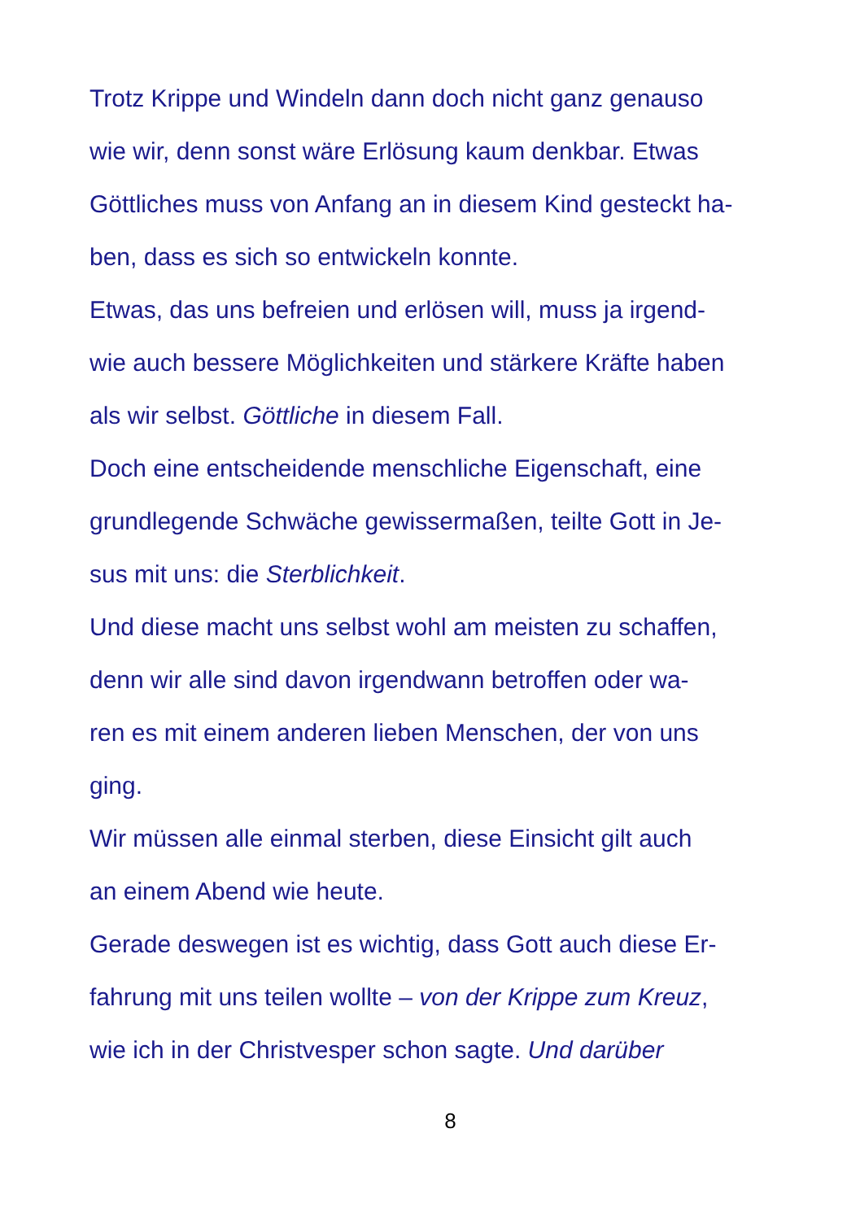Trotz Krippe und Windeln dann doch nicht ganz genauso
wie wir, denn sonst wäre Erlösung kaum denkbar. Etwas
Göttliches muss von Anfang an in diesem Kind gesteckt ha-
ben, dass es sich so entwickeln konnte.
Etwas, das uns befreien und erlösen will, muss ja irgend-
wie auch bessere Möglichkeiten und stärkere Kräfte haben
als wir selbst. Göttliche in diesem Fall.
Doch eine entscheidende menschliche Eigenschaft, eine
grundlegende Schwäche gewissermaßen, teilte Gott in Je-
sus mit uns: die Sterblichkeit.
Und diese macht uns selbst wohl am meisten zu schaffen,
denn wir alle sind davon irgendwann betroffen oder wa-
ren es mit einem anderen lieben Menschen, der von uns
ging.
Wir müssen alle einmal sterben, diese Einsicht gilt auch
an einem Abend wie heute.
Gerade deswegen ist es wichtig, dass Gott auch diese Er-
fahrung mit uns teilen wollte – von der Krippe zum Kreuz,
wie ich in der Christvesper schon sagte. Und darüber
8